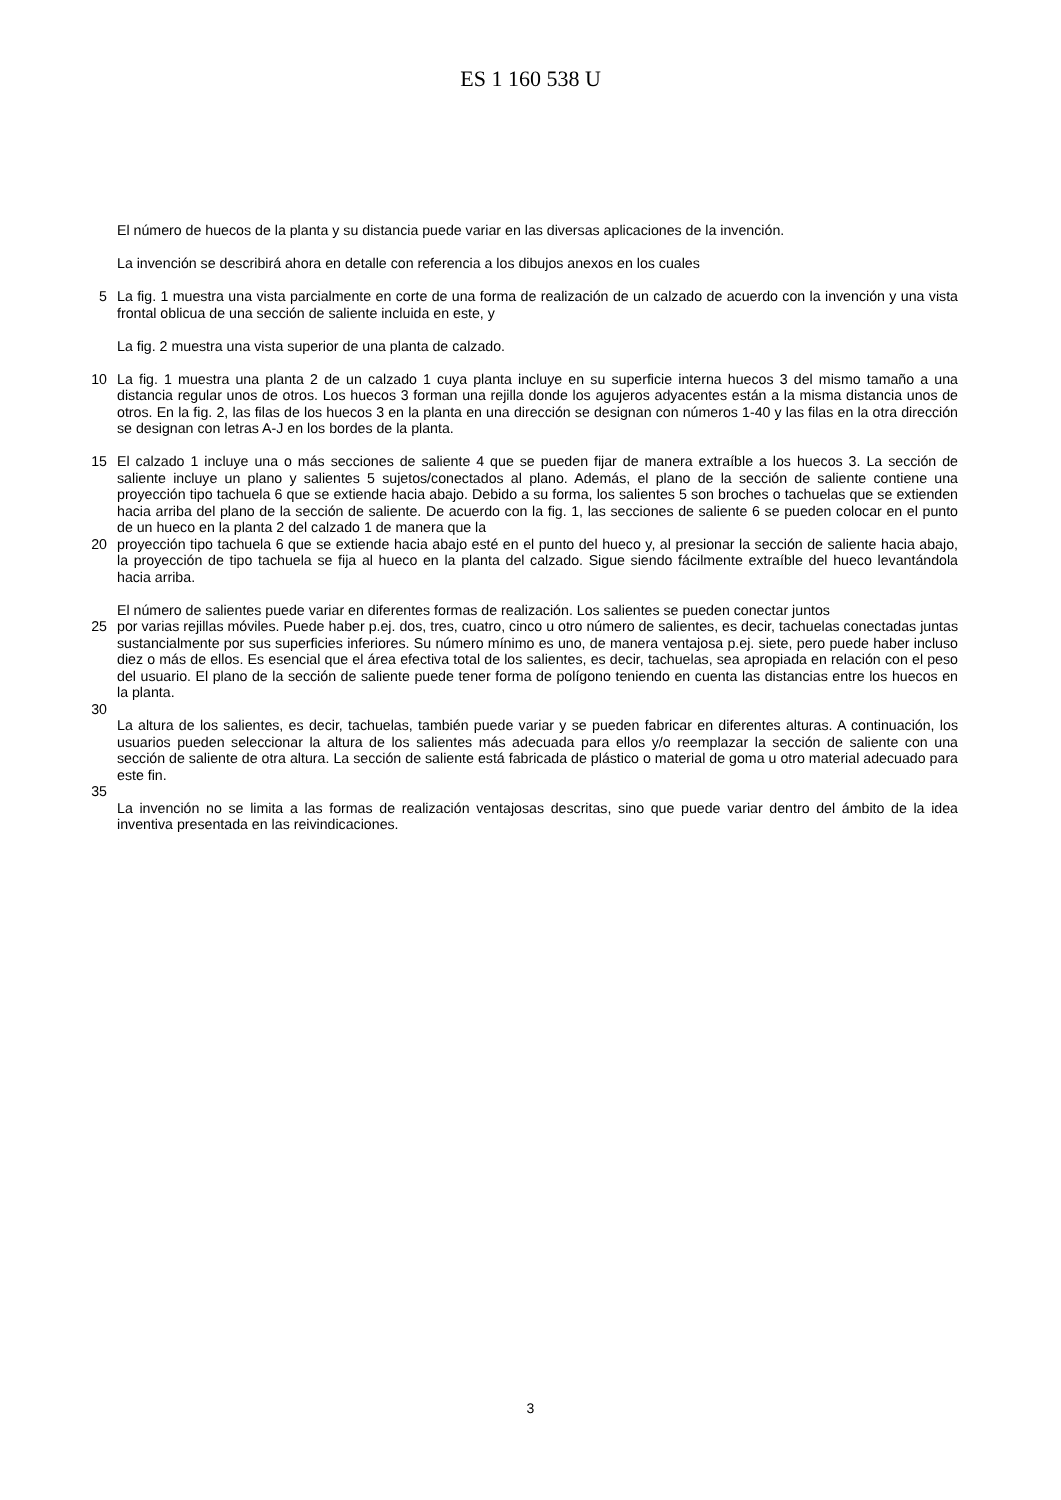ES 1 160 538 U
El número de huecos de la planta y su distancia puede variar en las diversas aplicaciones de la invención.
La invención se describirá ahora en detalle con referencia a los dibujos anexos en los cuales
5 La fig. 1 muestra una vista parcialmente en corte de una forma de realización de un calzado de acuerdo con la invención y una vista frontal oblicua de una sección de saliente incluida en este, y
La fig. 2 muestra una vista superior de una planta de calzado.
10 La fig. 1 muestra una planta 2 de un calzado 1 cuya planta incluye en su superficie interna huecos 3 del mismo tamaño a una distancia regular unos de otros. Los huecos 3 forman una rejilla donde los agujeros adyacentes están a la misma distancia unos de otros. En la fig. 2, las filas de los huecos 3 en la planta en una dirección se designan con números 1-40 y las filas en la otra dirección se designan con letras A-J en los bordes de la planta.
15 El calzado 1 incluye una o más secciones de saliente 4 que se pueden fijar de manera extraíble a los huecos 3. La sección de saliente incluye un plano y salientes 5 sujetos/conectados al plano. Además, el plano de la sección de saliente contiene una proyección tipo tachuela 6 que se extiende hacia abajo. Debido a su forma, los salientes 5 son broches o tachuelas que se extienden hacia arriba del plano de la sección de saliente. De acuerdo con la fig. 1, las secciones de saliente 6 se pueden colocar en el punto de un hueco en la planta 2 del calzado 1 de manera que la
20 proyección tipo tachuela 6 que se extiende hacia abajo esté en el punto del hueco y, al presionar la sección de saliente hacia abajo, la proyección de tipo tachuela se fija al hueco en la planta del calzado. Sigue siendo fácilmente extraíble del hueco levantándola hacia arriba.
El número de salientes puede variar en diferentes formas de realización. Los salientes se pueden conectar juntos
25 por varias rejillas móviles. Puede haber p.ej. dos, tres, cuatro, cinco u otro número de salientes, es decir, tachuelas conectadas juntas sustancialmente por sus superficies inferiores. Su número mínimo es uno, de manera ventajosa p.ej. siete, pero puede haber incluso diez o más de ellos. Es esencial que el área efectiva total de los salientes, es decir, tachuelas, sea apropiada en relación con el peso del usuario. El plano de la sección de saliente puede tener forma de polígono teniendo en cuenta las distancias entre los huecos en la planta.
30
La altura de los salientes, es decir, tachuelas, también puede variar y se pueden fabricar en diferentes alturas. A continuación, los usuarios pueden seleccionar la altura de los salientes más adecuada para ellos y/o reemplazar la sección de saliente con una sección de saliente de otra altura. La sección de saliente está fabricada de plástico o material de goma u otro material adecuado para este fin.
35
La invención no se limita a las formas de realización ventajosas descritas, sino que puede variar dentro del ámbito de la idea inventiva presentada en las reivindicaciones.
3